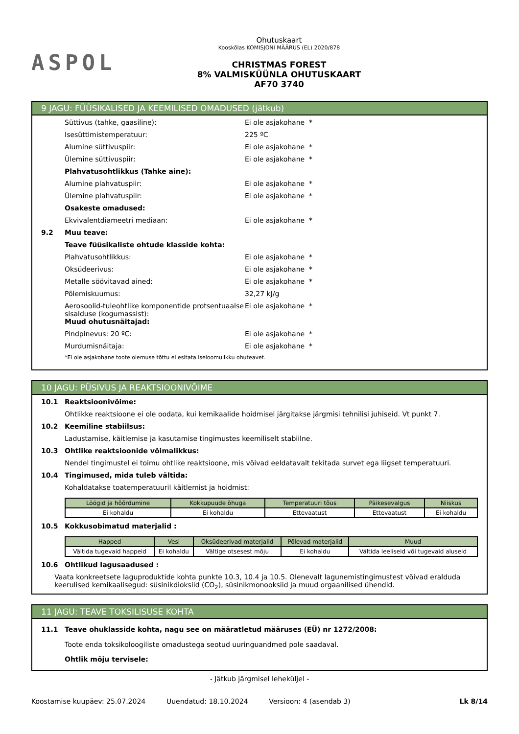ASPOL
Ohutuskaart
Kooskõlas KOMISJONI MÄÄRUS (EL) 2020/878
CHRISTMAS FOREST
8% VALMISKÜÜNLA OHUTUSKAART
AF70 3740
9 JAGU: FÜÜSIKALISED JA KEEMILISED OMADUSED (jätkub)
Süttivus (tahke, gaasiline): Ei ole asjakohane *
Isesüttimistemperatuur: 225 ºC
Alumine süttivuspiir: Ei ole asjakohane *
Ülemine süttivuspiir: Ei ole asjakohane *
Plahvatusohtlikkus (Tahke aine):
Alumine plahvatuspiir: Ei ole asjakohane *
Ülemine plahvatuspiir: Ei ole asjakohane *
Osakeste omadused:
Ekvivalentdiameetri mediaan: Ei ole asjakohane *
9.2 Muu teave:
Teave füüsikaliste ohtude klasside kohta:
Plahvatusohtlikkus: Ei ole asjakohane *
Oksüdeerivus: Ei ole asjakohane *
Metalle söövitavad ained: Ei ole asjakohane *
Põlemiskuumus: 32,27 kJ/g
Aerosoolid-tuleohtlike komponentide protsentuaalse sisalduse (kogumassist):
Ei ole asjakohane *
Muud ohutusnäitajad:
Pindpinevus: 20 ºC: Ei ole asjakohane *
Murdumisnäitaja: Ei ole asjakohane *
*Ei ole asjakohane toote olemuse tõttu ei esitata iseloomulikku ohuteavet.
10 JAGU: PÜSIVUS JA REAKTSIOONIVÕIME
10.1 Reaktsioonivõime:
Ohtlikke reaktsioone ei ole oodata, kui kemikaalide hoidmisel järgitakse järgmisi tehnilisi juhiseid. Vt punkt 7.
10.2 Keemiline stabiilsus:
Ladustamise, käitlemise ja kasutamise tingimustes keemiliselt stabiilne.
10.3 Ohtlike reaktsioonide võimalikkus:
Nendel tingimustel ei toimu ohtlike reaktsioone, mis võivad eeldatavalt tekitada survet ega liigset temperatuuri.
10.4 Tingimused, mida tuleb vältida:
Kohaldatakse toatemperatuuril käitlemist ja hoidmist:
| Löögid ja hõõrdumine | Kokkupuude õhuga | Temperatuuri tõus | Päikesevalgus | Niiskus |
| --- | --- | --- | --- | --- |
| Ei kohaldu | Ei kohaldu | Ettevaatust | Ettevaatust | Ei kohaldu |
10.5 Kokkusobimatud materjalid :
| Happed | Vesi | Oksüdeerivad materjalid | Põlevad materjalid | Muud |
| --- | --- | --- | --- | --- |
| Vältida tugevaid happeid | Ei kohaldu | Vältige otsesest mõju | Ei kohaldu | Vältida leeliseid või tugevaid aluseid |
10.6 Ohtlikud lagusaadused :
Vaata konkreetsete laguproduktide kohta punkte 10.3, 10.4 ja 10.5. Olenevalt lagunemistingimustest võivad eralduda keerulised kemikaalisegud: süsinikdioksiid (CO<sub>2</sub>), süsinikmonooksiid ja muud orgaanilised ühendid.
11 JAGU: TEAVE TOKSILISUSE KOHTA
11.1 Teave ohuklasside kohta, nagu see on määratletud määruses (EÜ) nr 1272/2008:
Toote enda toksikoloogiliste omadustega seotud uuringuandmed pole saadaval.
Ohtlik mõju tervisele:
- Jätkub järgmisel leheküljel -
Koostamise kuupäev: 25.07.2024 Uuendatud: 18.10.2024 Versioon: 4 (asendab 3) Lk 8/14